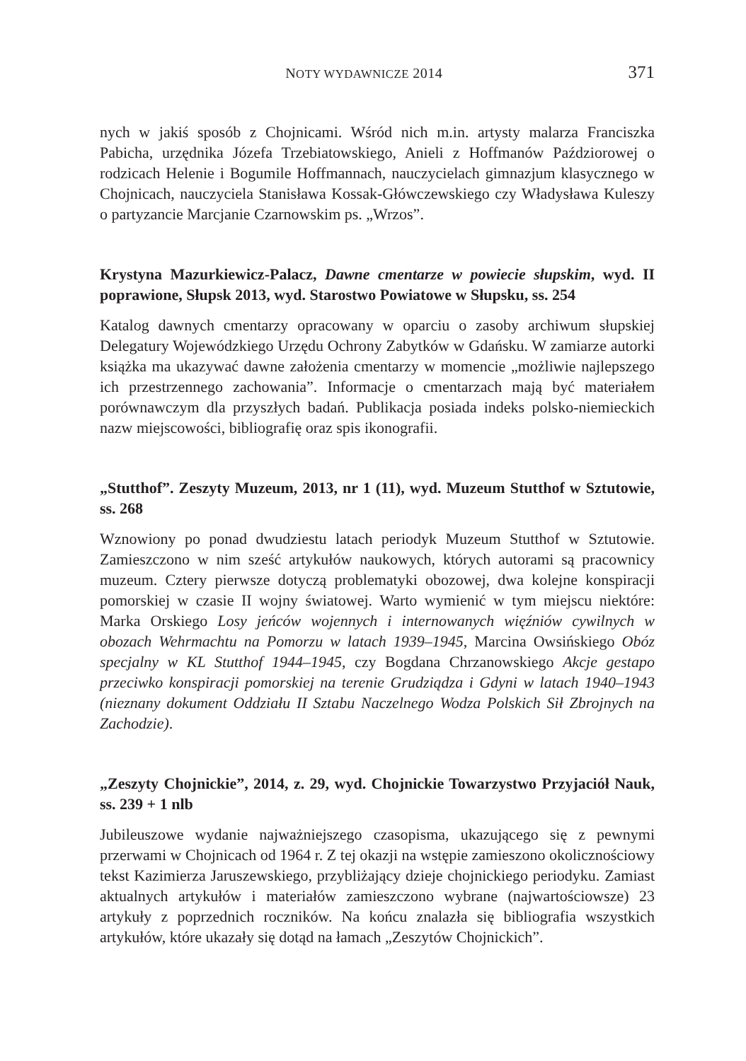NOTY WYDAWNICZE 2014 371
nych w jakiś sposób z Chojnicami. Wśród nich m.in. artysty malarza Franciszka Pabicha, urzędnika Józefa Trzebiatowskiego, Anieli z Hoffmanów Paździorowej o rodzicach Helenie i Bogumile Hoffmannach, nauczycielach gimnazjum klasycznego w Chojnicach, nauczyciela Stanisława Kossak-Główczewskiego czy Władysława Kuleszy o partyzancie Marcjanie Czarnowskim ps. „Wrzos”.
Krystyna Mazurkiewicz-Palacz, Dawne cmentarze w powiecie słupskim, wyd. II poprawione, Słupsk 2013, wyd. Starostwo Powiatowe w Słupsku, ss. 254
Katalog dawnych cmentarzy opracowany w oparciu o zasoby archiwum słupskiej Delegatury Wojewódzkiego Urzędu Ochrony Zabytków w Gdańsku. W zamiarze autorki książka ma ukazywać dawne założenia cmentarzy w momencie „możliwie najlepszego ich przestrzennego zachowania”. Informacje o cmentarzach mają być materiałem porównawczym dla przyszłych badań. Publikacja posiada indeks polsko-niemieckich nazw miejscowości, bibliografię oraz spis ikonografii.
„Stutthof”. Zeszyty Muzeum, 2013, nr 1 (11), wyd. Muzeum Stutthof w Sztutowie, ss. 268
Wznowiony po ponad dwudziestu latach periodyk Muzeum Stutthof w Sztutowie. Zamieszczono w nim sześć artykułów naukowych, których autorami są pracownicy muzeum. Cztery pierwsze dotyczą problematyki obozowej, dwa kolejne konspiracji pomorskiej w czasie II wojny światowej. Warto wymienić w tym miejscu niektóre: Marka Orskiego Losy jeńców wojennych i internowanych więźniów cywilnych w obozach Wehrmachtu na Pomorzu w latach 1939–1945, Marcina Owsińskiego Obóz specjalny w KL Stutthof 1944–1945, czy Bogdana Chrzanowskiego Akcje gestapo przeciwko konspiracji pomorskiej na terenie Grudziądza i Gdyni w latach 1940–1943 (nieznany dokument Oddziału II Sztabu Naczelnego Wodza Polskich Sił Zbrojnych na Zachodzie).
„Zeszyty Chojnickie”, 2014, z. 29, wyd. Chojnickie Towarzystwo Przyjaciół Nauk, ss. 239 + 1 nlb
Jubileuszowe wydanie najważniejszego czasopisma, ukazującego się z pewnymi przerwami w Chojnicach od 1964 r. Z tej okazji na wstępie zamieszono okolicznościowy tekst Kazimierza Jaruszewskiego, przybliżający dzieje chojnickiego periodyku. Zamiast aktualnych artykułów i materiałów zamieszczono wybrane (najwartościowsze) 23 artykuły z poprzednich roczników. Na końcu znalazła się bibliografia wszystkich artykułów, które ukazały się dotąd na łamach „Zeszytów Chojnickich”.